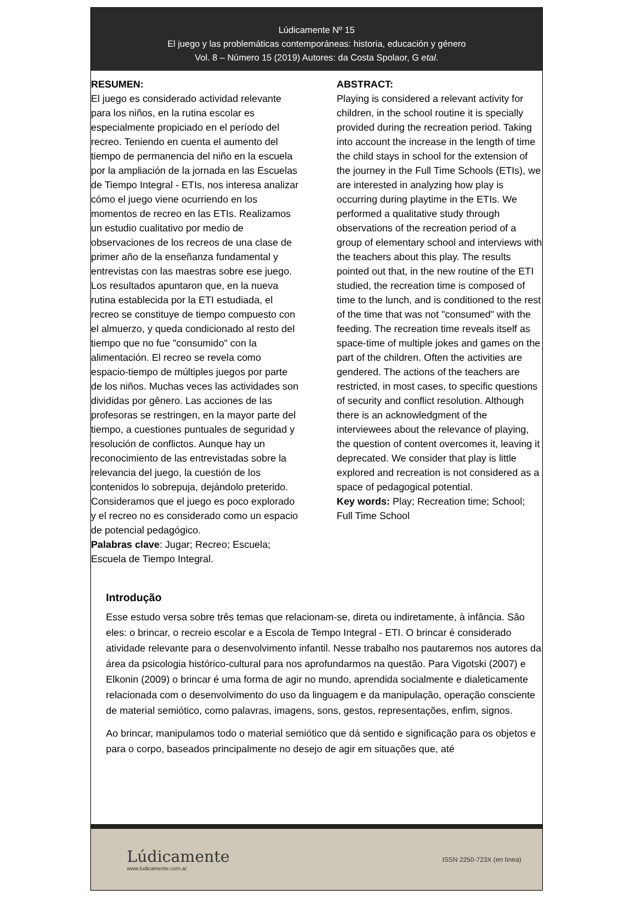Lúdicamente Nº 15
El juego y las problemáticas contemporáneas: historia, educación y género
Vol. 8 – Número 15 (2019) Autores: da Costa Spolaor, G etal.
RESUMEN:
El juego es considerado actividad relevante para los niños, en la rutina escolar es especialmente propiciado en el período del recreo. Teniendo en cuenta el aumento del tiempo de permanencia del niño en la escuela por la ampliación de la jornada en las Escuelas de Tiempo Integral - ETIs, nos interesa analizar cómo el juego viene ocurriendo en los momentos de recreo en las ETIs. Realizamos un estudio cualitativo por medio de observaciones de los recreos de una clase de primer año de la enseñanza fundamental y entrevistas con las maestras sobre ese juego. Los resultados apuntaron que, en la nueva rutina establecida por la ETI estudiada, el recreo se constituye de tiempo compuesto con el almuerzo, y queda condicionado al resto del tiempo que no fue "consumido" con la alimentación. El recreo se revela como espacio-tiempo de múltiples juegos por parte de los niños. Muchas veces las actividades son divididas por gênero. Las acciones de las profesoras se restringen, en la mayor parte del tiempo, a cuestiones puntuales de seguridad y resolución de conflictos. Aunque hay un reconocimiento de las entrevistadas sobre la relevancia del juego, la cuestión de los contenidos lo sobrepuja, dejándolo preterido. Consideramos que el juego es poco explorado y el recreo no es considerado como un espacio de potencial pedagógico.
Palabras clave: Jugar; Recreo; Escuela; Escuela de Tiempo Integral.
ABSTRACT:
Playing is considered a relevant activity for children, in the school routine it is specially provided during the recreation period. Taking into account the increase in the length of time the child stays in school for the extension of the journey in the Full Time Schools (ETIs), we are interested in analyzing how play is occurring during playtime in the ETIs. We performed a qualitative study through observations of the recreation period of a group of elementary school and interviews with the teachers about this play. The results pointed out that, in the new routine of the ETI studied, the recreation time is composed of time to the lunch, and is conditioned to the rest of the time that was not "consumed" with the feeding. The recreation time reveals itself as space-time of multiple jokes and games on the part of the children. Often the activities are gendered. The actions of the teachers are restricted, in most cases, to specific questions of security and conflict resolution. Although there is an acknowledgment of the interviewees about the relevance of playing, the question of content overcomes it, leaving it deprecated. We consider that play is little explored and recreation is not considered as a space of pedagogical potential.
Key words: Play; Recreation time; School; Full Time School
Introdução
Esse estudo versa sobre três temas que relacionam-se, direta ou indiretamente, à infância. São eles: o brincar, o recreio escolar e a Escola de Tempo Integral - ETI. O brincar é considerado atividade relevante para o desenvolvimento infantil. Nesse trabalho nos pautaremos nos autores da área da psicologia histórico-cultural para nos aprofundarmos na questão. Para Vigotski (2007) e Elkonin (2009) o brincar é uma forma de agir no mundo, aprendida socialmente e dialeticamente relacionada com o desenvolvimento do uso da linguagem e da manipulação, operação consciente de material semiótico, como palavras, imagens, sons, gestos, representações, enfim, signos.
Ao brincar, manipulamos todo o material semiótico que dá sentido e significação para os objetos e para o corpo, baseados principalmente no desejo de agir em situações que, até
Lúdicamente
www.ludicamente.com.ar
ISSN 2250-723X (en línea)